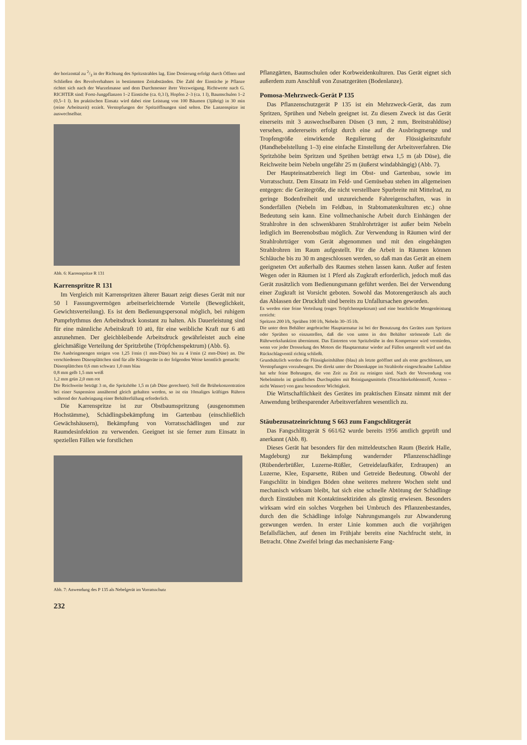der horizontal zu 2/3 in der Richtung des Spritzstrahles lag. Eine Dosierung erfolgt durch Öffnen und Schließen des Revolverhahnes in bestimmten Zeitabständen. Die Zahl der Einstiche je Pflanze richtet sich nach der Wurzelmasse und dem Durchmesser ihrer Verzweigung. Richtwerte nach G. RICHTER sind: Forst-Jungpflanzen 1–2 Einstiche (ca. 0,3 l), Hopfen 2–3 (ca. 1 l), Baumschulen 1–2 (0,5–1 l). Im praktischen Einsatz wird dabei eine Leistung von 100 Bäumen (3jährig) in 30 min (reine Arbeitszeit) erzielt. Verstopfungen der Spritzöffnungen sind selten. Die Lanzenspitze ist auswechselbar.
Abb. 6: Karrenspritze R 131
Karrenspritze R 131
Im Vergleich mit Karrenspritzen älterer Bauart zeigt dieses Gerät mit nur 50 l Fassungsvermögen arbeitserleichternde Vorteile (Beweglichkeit, Gewichtsverteilung). Es ist dem Bedienungspersonal möglich, bei ruhigem Pumprhythmus den Arbeitsdruck konstant zu halten. Als Dauerleistung sind für eine männliche Arbeitskraft 10 atü, für eine weibliche Kraft nur 6 atü anzunehmen. Der gleichbleibende Arbeitsdruck gewährleistet auch eine gleichmäßige Verteilung der Spritzbrühe (Tröpfchenspektrum) (Abb. 6).
Die Ausbringmengen steigen von 1,25 l/min (1 mm-Düse) bis zu 4 l/min (2 mm-Düse) an. Die verschiedenen Düsenplättchen sind für alle Kleingeräte in der folgenden Weise kenntlich gemacht:
Düsenplättchen 0,6 mm schwarz 1,0 mm blau
0,8 mm gelb 1,5 mm weiß
1,2 mm grün 2,0 mm rot
Die Reichweite beträgt 3 m, die Spritzhöhe 1,5 m (ab Düse gerechnet). Soll die Brühekonzentration bei einer Suspension annähernd gleich gehalten werden, so ist ein 10maliges kräftiges Rühren während der Ausbringung einer Behälterfüllung erforderlich.
Die Karrenspritze ist zur Obstbaumspritzung (ausgenommen Hochstämme), Schädlingsbekämpfung im Gartenbau (einschließlich Gewächshäusern), Bekämpfung von Vorratsschädlingen und zur Raumdesinfektion zu verwenden. Geeignet ist sie ferner zum Einsatz in speziellen Fällen wie forstlichen
Abb. 7: Anwendung des P 135 als Nebelgerät im Vorratsschutz
232
Pflanzgärten, Baumschulen oder Korbweidenkulturen. Das Gerät eignet sich außerdem zum Anschluß von Zusatzgeräten (Bodenlanze).
Pomosa-Mehrzweck-Gerät P 135
Das Pflanzenschutzgerät P 135 ist ein Mehrzweck-Gerät, das zum Spritzen, Sprühen und Nebeln geeignet ist. Zu diesem Zweck ist das Gerät einerseits mit 3 auswechselbaren Düsen (3 mm, 2 mm, Breitstrahldüse) versehen, andererseits erfolgt durch eine auf die Ausbringmenge und Tropfengröße einwirkende Regulierung der Flüssigkeitszufuhr (Handhebelstellung 1–3) eine einfache Einstellung der Arbeitsverfahren. Die Spritzhöhe beim Spritzen und Sprühen beträgt etwa 1,5 m (ab Düse), die Reichweite beim Nebeln ungefähr 25 m (äußerst windabhängig) (Abb. 7).
Der Haupteinsatzbereich liegt im Obst- und Gartenbau, sowie im Vorratsschutz. Dem Einsatz im Feld- und Gemüsebau stehen im allgemeinen entgegen: die Gerätegröße, die nicht verstellbare Spurbreite mit Mittelrad, zu geringe Bodenfreiheit und unzureichende Fahreigenschaften, was in Sonderfällen (Nebeln im Feldbau, in Stabtomatenkulturen etc.) ohne Bedeutung sein kann. Eine vollmechanische Arbeit durch Einhängen der Strahlrohre in den schwenkbaren Strahlrohrträger ist außer beim Nebeln lediglich im Beerenobstbau möglich. Zur Verwendung in Räumen wird der Strahlrohrträger vom Gerät abgenommen und mit den eingehängten Strahlrohren im Raum aufgestellt. Für die Arbeit in Räumen können Schläuche bis zu 30 m angeschlossen werden, so daß man das Gerät an einem geeigneten Ort außerhalb des Raumes stehen lassen kann. Außer auf festen Wegen oder in Räumen ist 1 Pferd als Zugkraft erforderlich, jedoch muß das Gerät zusätzlich vom Bedienungsmann geführt werden. Bei der Verwendung einer Zugkraft ist Vorsicht geboten. Sowohl das Motorengeräusch als auch das Ablassen der Druckluft sind bereits zu Unfallursachen geworden.
Es werden eine feine Verteilung (enges Tröpfchenspektrum) und eine beachtliche Mengenleistung erreicht:
Spritzen 200 l/h, Sprühen 100 l/h, Nebeln 30–35 l/h.
Die unter dem Behälter angebrachte Hauptarmatur ist bei der Benutzung des Gerätes zum Spritzen oder Sprühen so einzustellen, daß die von unten in den Behälter strömende Luft die Rührwerksfunktion übernimmt. Das Eintreten von Spritzbrühe in den Kompressor wird vermieden, wenn vor jeder Drosselung des Motors die Hauptarmatur wieder auf Füllen umgestellt wird und das Rückschlagventil richtig schließt.
Grundsätzlich werden die Flüssigkeitshähne (blau) als letzte geöffnet und als erste geschlossen, um Verstopfungen vorzubeugen. Die direkt unter der Düsenkappe im Strahlrohr eingeschraubte Luftdüse hat sehr feine Bohrungen, die von Zeit zu Zeit zu reinigen sind. Nach der Verwendung von Nebelmitteln ist gründliches Durchspülen mit Reinigungsmitteln (Tetrachlorkohlenstoff, Aceton – nicht Wasser) von ganz besonderer Wichtigkeit.
Die Wirtschaftlichkeit des Gerätes im praktischen Einsatz nimmt mit der Anwendung brühesparender Arbeitsverfahren wesentlich zu.
Stäubezusatzeinrichtung S 663 zum Fangschlitzgerät
Das Fangschlitzgerät S 661/62 wurde bereits 1956 amtlich geprüft und anerkannt (Abb. 8).
Dieses Gerät hat besonders für den mitteldeutschen Raum (Bezirk Halle, Magdeburg) zur Bekämpfung wandernder Pflanzenschädlinge (Rübenderbrüßler, Luzerne-Rüßler, Getreidelaufkäfer, Erdraupen) an Luzerne, Klee, Esparsette, Rüben und Getreide Bedeutung. Obwohl der Fangschlitz in bindigen Böden ohne weiteres mehrere Wochen steht und mechanisch wirksam bleibt, hat sich eine schnelle Abtötung der Schädlinge durch Einstäuben mit Kontaktinsektiziden als günstig erwiesen. Besonders wirksam wird ein solches Vorgehen bei Umbruch des Pflanzenbestandes, durch den die Schädlinge infolge Nahrungsmangels zur Abwanderung gezwungen werden. In erster Linie kommen auch die vorjährigen Befallsflächen, auf denen im Frühjahr bereits eine Nachfrucht steht, in Betracht. Ohne Zweifel bringt das mechanisierte Fang-